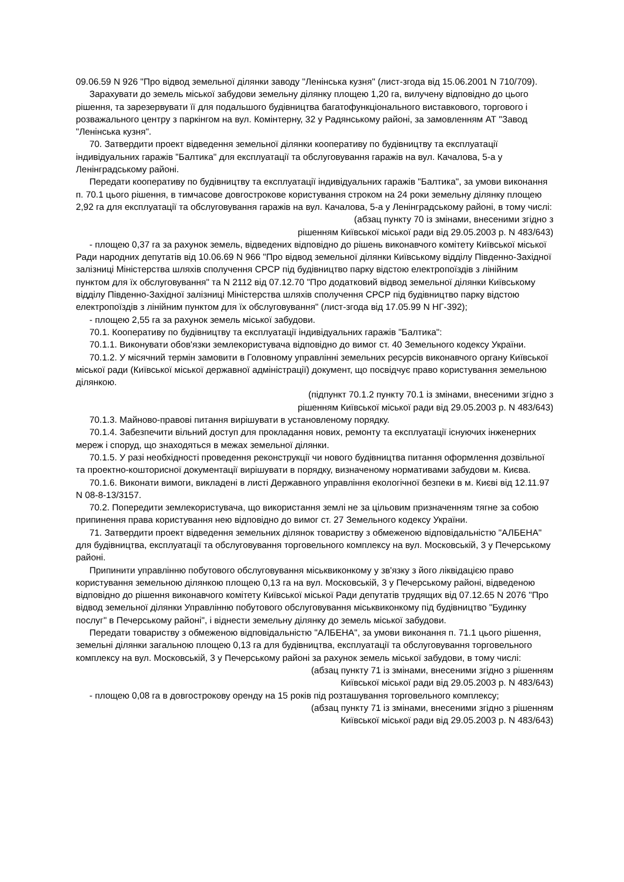09.06.59 N 926 "Про відвод земельної ділянки заводу "Ленінська кузня" (лист-згода від 15.06.2001 N 710/709).
Зарахувати до земель міської забудови земельну ділянку площею 1,20 га, вилучену відповідно до цього рішення, та зарезервувати її для подальшого будівництва багатофункціонального виставкового, торгового і розважального центру з паркінгом на вул. Комінтерну, 32 у Радянському районі, за замовленням АТ "Завод "Ленінська кузня".
70. Затвердити проект відведення земельної ділянки кооперативу по будівництву та експлуатації індивідуальних гаражів "Балтика" для експлуатації та обслуговування гаражів на вул. Качалова, 5-а у Ленінградському районі.
Передати кооперативу по будівництву та експлуатації індивідуальних гаражів "Балтика", за умови виконання п. 70.1 цього рішення, в тимчасове довгострокове користування строком на 24 роки земельну ділянку площею 2,92 га для експлуатації та обслуговування гаражів на вул. Качалова, 5-а у Ленінградському районі, в тому числі:
(абзац пункту 70 із змінами, внесеними згідно з
рішенням Київської міської ради від 29.05.2003 р. N 483/643)
- площею 0,37 га за рахунок земель, відведених відповідно до рішень виконавчого комітету Київської міської Ради народних депутатів від 10.06.69 N 966 "Про відвод земельної ділянки Київському відділу Південно-Західної залізниці Міністерства шляхів сполучення СРСР під будівництво парку відстою електропоїздів з лінійним пунктом для їх обслуговування" та N 2112 від 07.12.70 "Про додатковий відвод земельної ділянки Київському відділу Південно-Західної залізниці Міністерства шляхів сполучення СРСР під будівництво парку відстою електропоїздів з лінійним пунктом для їх обслуговування" (лист-згода від 17.05.99 N НГ-392);
- площею 2,55 га за рахунок земель міської забудови.
70.1. Кооперативу по будівництву та експлуатації індивідуальних гаражів "Балтика":
70.1.1. Виконувати обов'язки землекористувача відповідно до вимог ст. 40 Земельного кодексу України.
70.1.2. У місячний термін замовити в Головному управлінні земельних ресурсів виконавчого органу Київської міської ради (Київської міської державної адміністрації) документ, що посвідчує право користування земельною ділянкою.
(підпункт 70.1.2 пункту 70.1 із змінами, внесеними згідно з
рішенням Київської міської ради від 29.05.2003 р. N 483/643)
70.1.3. Майново-правові питання вирішувати в установленому порядку.
70.1.4. Забезпечити вільний доступ для прокладання нових, ремонту та експлуатації існуючих інженерних мереж і споруд, що знаходяться в межах земельної ділянки.
70.1.5. У разі необхідності проведення реконструкції чи нового будівництва питання оформлення дозвільної та проектно-кошторисної документації вирішувати в порядку, визначеному нормативами забудови м. Києва.
70.1.6. Виконати вимоги, викладені в листі Державного управління екологічної безпеки в м. Києві від 12.11.97 N 08-8-13/3157.
70.2. Попередити землекористувача, що використання землі не за цільовим призначенням тягне за собою припинення права користування нею відповідно до вимог ст. 27 Земельного кодексу України.
71. Затвердити проект відведення земельних ділянок товариству з обмеженою відповідальністю "АЛБЕНА" для будівництва, експлуатації та обслуговування торговельного комплексу на вул. Московській, 3 у Печерському районі.
Припинити управлінню побутового обслуговування міськвиконкому у зв'язку з його ліквідацією право користування земельною ділянкою площею 0,13 га на вул. Московській, 3 у Печерському районі, відведеною відповідно до рішення виконавчого комітету Київської міської Ради депутатів трудящих від 07.12.65 N 2076 "Про відвод земельної ділянки Управлінню побутового обслуговування міськвиконкому під будівництво "Будинку послуг" в Печерському районі", і віднести земельну ділянку до земель міської забудови.
Передати товариству з обмеженою відповідальністю "АЛБЕНА", за умови виконання п. 71.1 цього рішення, земельні ділянки загальною площею 0,13 га для будівництва, експлуатації та обслуговування торговельного комплексу на вул. Московській, 3 у Печерському районі за рахунок земель міської забудови, в тому числі:
(абзац пункту 71 із змінами, внесеними згідно з рішенням
Київської міської ради від 29.05.2003 р. N 483/643)
- площею 0,08 га в довгострокову оренду на 15 років під розташування торговельного комплексу;
(абзац пункту 71 із змінами, внесеними згідно з рішенням
Київської міської ради від 29.05.2003 р. N 483/643)